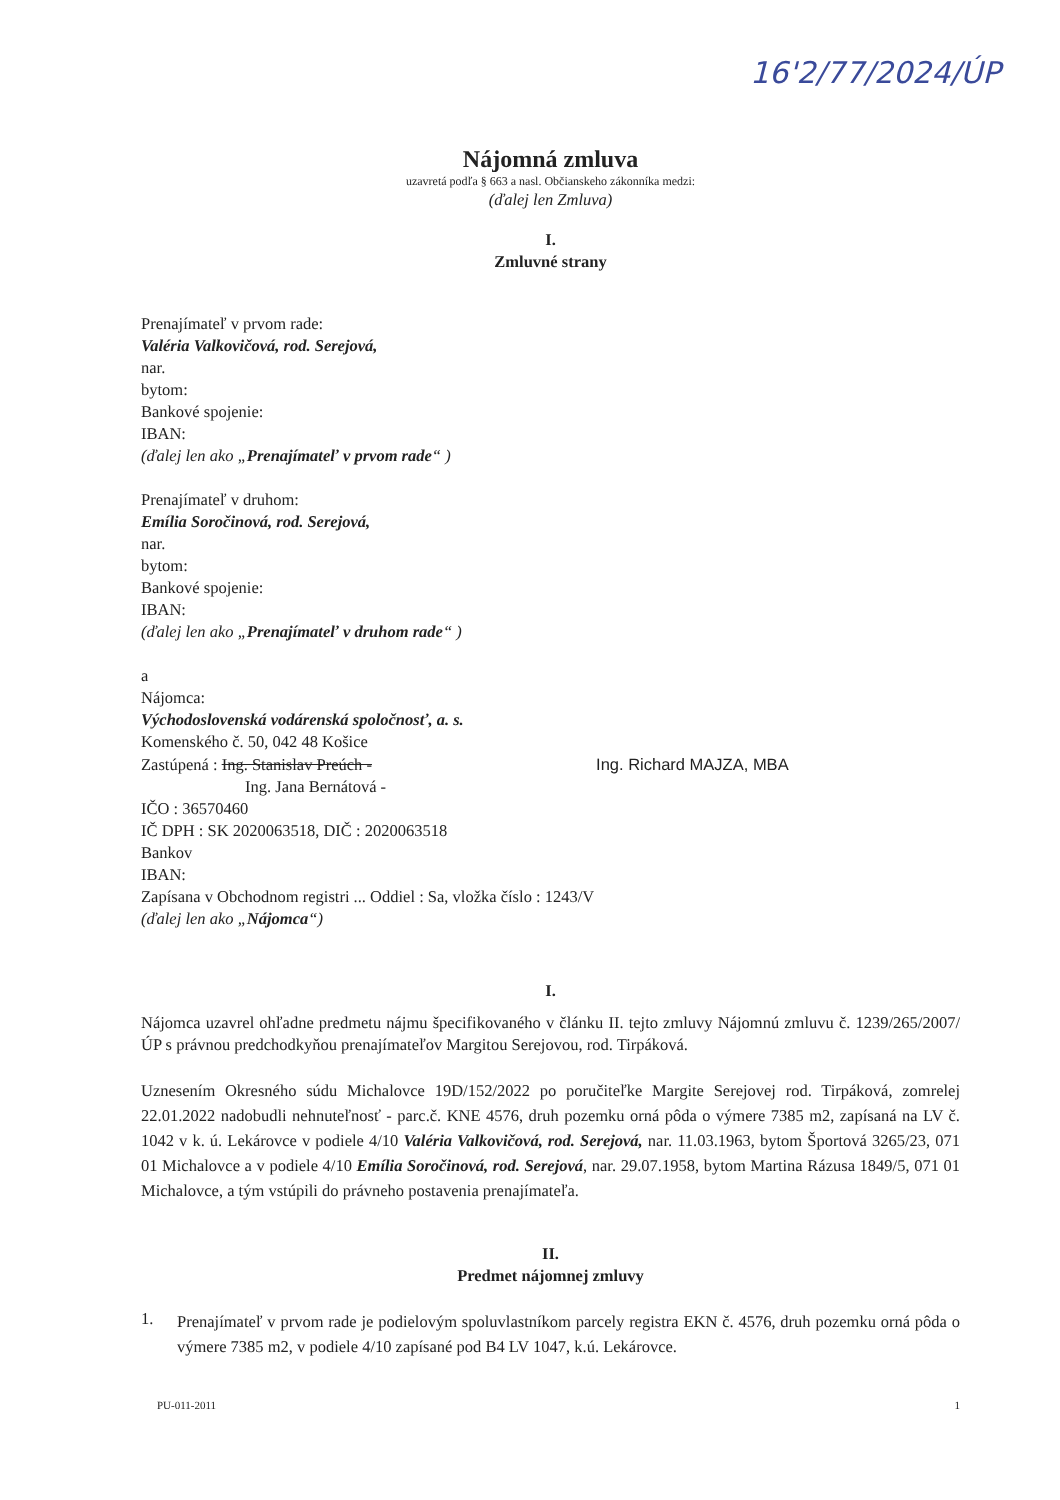16'2/77/2024/ÚP
Nájomná zmluva
uzavretá podľa § 663 a nasl. Občianskeho zákonníka medzi:
(ďalej len Zmluva)
I.
Zmluvné strany
Prenajímateľ v prvom rade:
Valéria Valkovičová, rod. Serejová,
nar.
bytom:
Bankové spojenie:
IBAN:
(ďalej len ako „Prenajímateľ v prvom rade“ )
Prenajímateľ v druhom:
Emília Soročinová, rod. Serejová,
nar.
bytom:
Bankové spojenie:
IBAN:
(ďalej len ako „Prenajímateľ v druhom rade“ )
a
Nájomca:
Východoslovenská vodárenská spoločnosť, a. s.
Komenského č. 50, 042 48 Košice
Zastúpená : Ing. Stanislav Preúch - Ing. Richard MAJZA, MBA
Ing. Jana Bernátová -
IČO : 36570460
IČ DPH : SK 2020063518, DIČ : 2020063518
Bankov
IBAN:
Zapísana v Obchodnom registri ... Oddiel : Sa, vložka číslo : 1243/V
(ďalej len ako „Nájomca“)
I.
Nájomca uzavrel ohľadne predmetu nájmu špecifikovaného v článku II. tejto zmluvy Nájomnú zmluvu č. 1239/265/2007/ÚP s právnou predchodkyňou prenajímateľov Margitou Serejovou, rod. Tirpáková.
Uznesením Okresného súdu Michalovce 19D/152/2022 po poručiteľke Margite Serejovej rod. Tirpáková, zomrelej 22.01.2022 nadobudli nehnuteľnosť - parc.č. KNE 4576, druh pozemku orná pôda o výmere 7385 m2, zapísaná na LV č. 1042 v k. ú. Lekárovce v podiele 4/10 Valéria Valkovičová, rod. Serejová, nar. 11.03.1963, bytom Športová 3265/23, 071 01 Michalovce a v podiele 4/10 Emília Soročinová, rod. Serejová, nar. 29.07.1958, bytom Martina Rázusa 1849/5, 071 01 Michalovce, a tým vstúpili do právneho postavenia prenajímateľa.
II.
Predmet nájomnej zmluvy
1.
Prenajímateľ v prvom rade je podielovým spoluvlastníkom parcely registra EKN č. 4576, druh pozemku orná pôda o výmere 7385 m2, v podiele 4/10 zapísané pod B4 LV 1047, k.ú. Lekárovce.
PU-011-2011 1